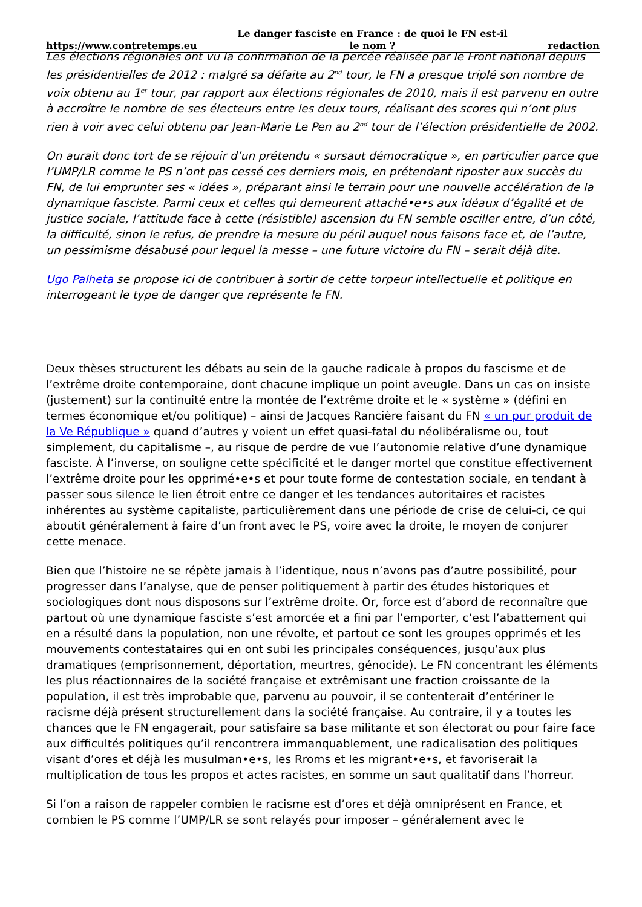https://www.contretemps.eu Le danger fasciste en France : de quoi le FN est-il le nom ? redaction
Les élections régionales ont vu la confirmation de la percée réalisée par le Front national depuis les présidentielles de 2012 : malgré sa défaite au 2<sup>nd</sup> tour, le FN a presque triplé son nombre de voix obtenu au 1<sup>er</sup> tour, par rapport aux élections régionales de 2010, mais il est parvenu en outre à accroître le nombre de ses électeurs entre les deux tours, réalisant des scores qui n’ont plus rien à voir avec celui obtenu par Jean-Marie Le Pen au 2<sup>nd</sup> tour de l’élection présidentielle de 2002.
On aurait donc tort de se réjouir d’un prétendu « sursaut démocratique », en particulier parce que l’UMP/LR comme le PS n’ont pas cessé ces derniers mois, en prétendant riposter aux succès du FN, de lui emprunter ses « idées », préparant ainsi le terrain pour une nouvelle accélération de la dynamique fasciste. Parmi ceux et celles qui demeurent attaché•e•s aux idéaux d’égalité et de justice sociale, l’attitude face à cette (résistible) ascension du FN semble osciller entre, d’un côté, la difficulté, sinon le refus, de prendre la mesure du péril auquel nous faisons face et, de l’autre, un pessimisme désabusé pour lequel la messe – une future victoire du FN – serait déjà dite.
Ugo Palheta se propose ici de contribuer à sortir de cette torpeur intellectuelle et politique en interrogeant le type de danger que représente le FN.
Deux thèses structurent les débats au sein de la gauche radicale à propos du fascisme et de l’extrême droite contemporaine, dont chacune implique un point aveugle. Dans un cas on insiste (justement) sur la continuité entre la montée de l’extrême droite et le « système » (défini en termes économique et/ou politique) – ainsi de Jacques Rancière faisant du FN « un pur produit de la Ve République » quand d’autres y voient un effet quasi-fatal du néolibéralisme ou, tout simplement, du capitalisme –, au risque de perdre de vue l’autonomie relative d’une dynamique fasciste. À l’inverse, on souligne cette spécificité et le danger mortel que constitue effectivement l’extrême droite pour les opprimé•e•s et pour toute forme de contestation sociale, en tendant à passer sous silence le lien étroit entre ce danger et les tendances autoritaires et racistes inhérentes au système capitaliste, particulièrement dans une période de crise de celui-ci, ce qui aboutit généralement à faire d’un front avec le PS, voire avec la droite, le moyen de conjurer cette menace.
Bien que l’histoire ne se répète jamais à l’identique, nous n’avons pas d’autre possibilité, pour progresser dans l’analyse, que de penser politiquement à partir des études historiques et sociologiques dont nous disposons sur l’extrême droite. Or, force est d’abord de reconnaître que partout où une dynamique fasciste s’est amorcée et a fini par l’emporter, c’est l’abattement qui en a résulté dans la population, non une révolte, et partout ce sont les groupes opprimés et les mouvements contestataires qui en ont subi les principales conséquences, jusqu’aux plus dramatiques (emprisonnement, déportation, meurtres, génocide). Le FN concentrant les éléments les plus réactionnaires de la société française et extrêmisant une fraction croissante de la population, il est très improbable que, parvenu au pouvoir, il se contenterait d’entériner le racisme déjà présent structurellement dans la société française. Au contraire, il y a toutes les chances que le FN engagerait, pour satisfaire sa base militante et son électorat ou pour faire face aux difficultés politiques qu’il rencontrera immanquablement, une radicalisation des politiques visant d’ores et déjà les musulman•e•s, les Rroms et les migrant•e•s, et favoriserait la multiplication de tous les propos et actes racistes, en somme un saut qualitatif dans l’horreur.
Si l’on a raison de rappeler combien le racisme est d’ores et déjà omniprésent en France, et combien le PS comme l’UMP/LR se sont relayés pour imposer – généralement avec le